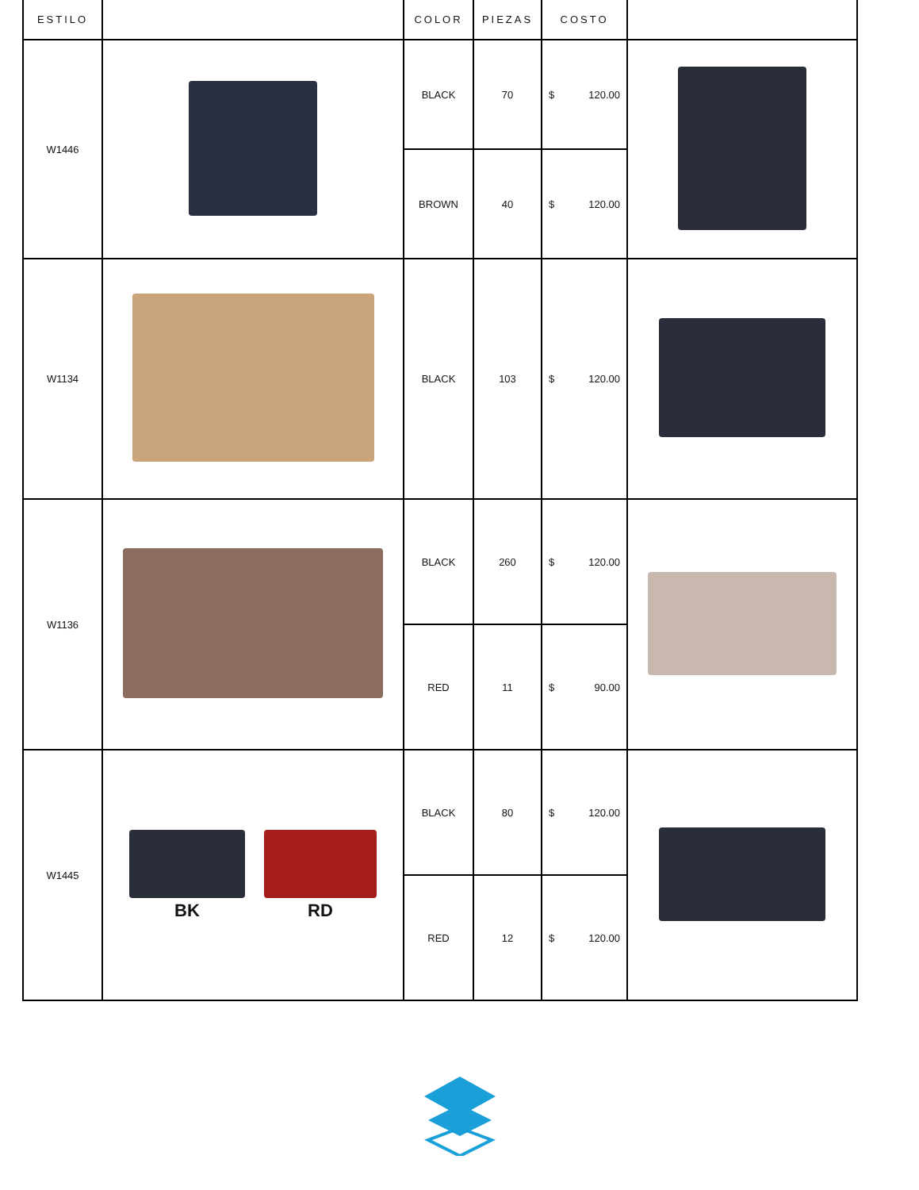| ESTILO | | COLOR | PIEZAS | COSTO | |
| --- | --- | --- | --- | --- | --- |
| W1446 | | BLACK | 70 | $ 120.00 | |
| | | BROWN | 40 | $ 120.00 | |
| W1134 | | BLACK | 103 | $ 120.00 | |
| W1136 | | BLACK | 260 | $ 120.00 | |
| | | RED | 11 | $ 90.00 | |
| W1445 | BK RD | BLACK | 80 | $ 120.00 | |
| | | RED | 12 | $ 120.00 | |